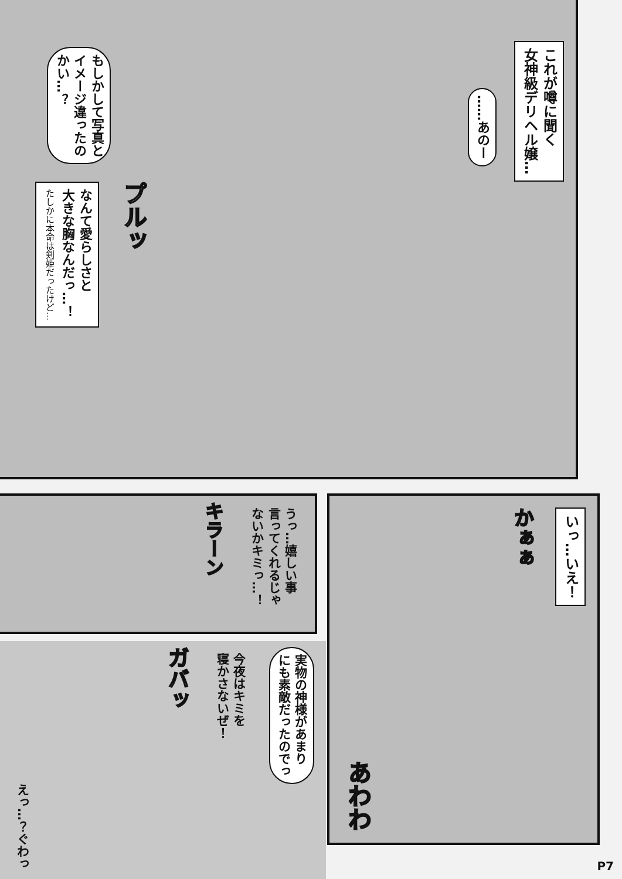これが噂に聞く
女神級デリヘル嬢…
……あのー
もしかして写真と
イメージ違ったの
かい…？
プルッ
なんて愛らしさと
大きな胸なんだっ…！
たしかに本命は剣姫だったけど…
いっ…いえ！
かぁぁ
あわわ
うっ…嬉しい事
言ってくれるじゃ
ないかキミっ…！
キラーン
実物の神様があまり
にも素敵だったのでっ
今夜はキミを
寝かさないぜ！
ガバッ
えっ…？ぐわっ
P7